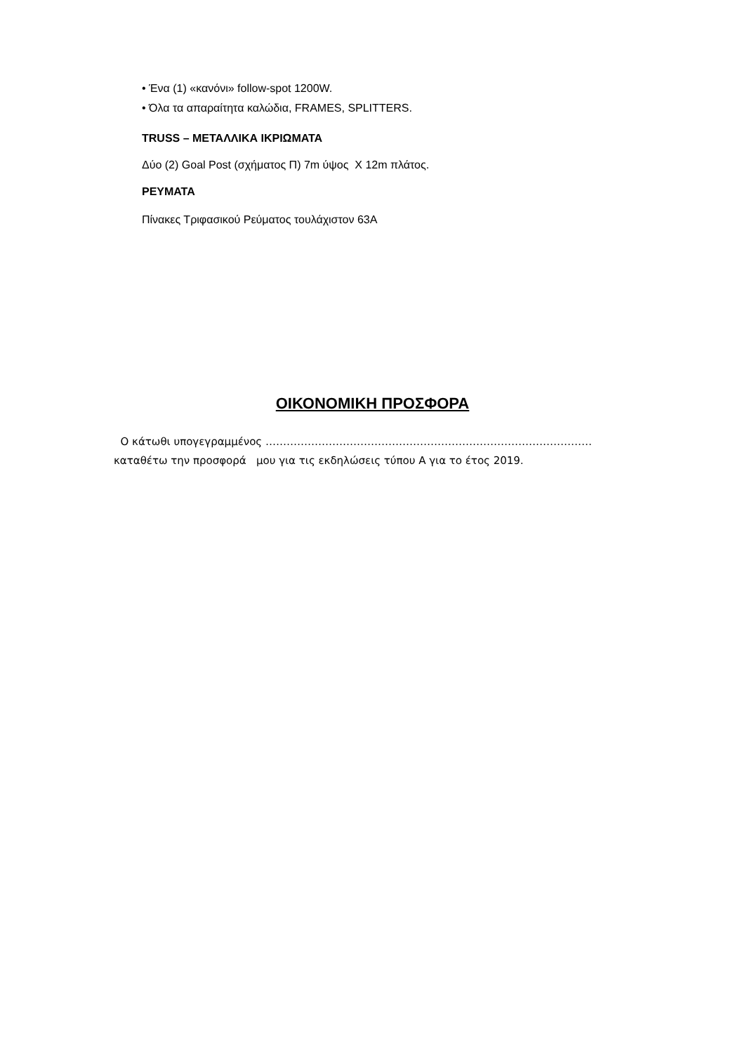• Ένα (1) «κανόνι» follow-spot 1200W.
• Όλα τα απαραίτητα καλώδια, FRAMES, SPLITTERS.
TRUSS – ΜΕΤΑΛΛΙΚΑ ΙΚΡΙΩΜΑΤΑ
Δύο (2) Goal Post (σχήματος Π) 7m ύψος Χ 12m πλάτος.
ΡΕΥΜΑΤΑ
Πίνακες Τριφασικού Ρεύματος τουλάχιστον 63Α
ΟΙΚΟΝΟΜΙΚΗ ΠΡΟΣΦΟΡΑ
Ο κάτωθι υπογεγραμμένος …………………………………………………………………………………
καταθέτω την προσφορά μου για τις εκδηλώσεις τύπου Α για το έτος 2019.